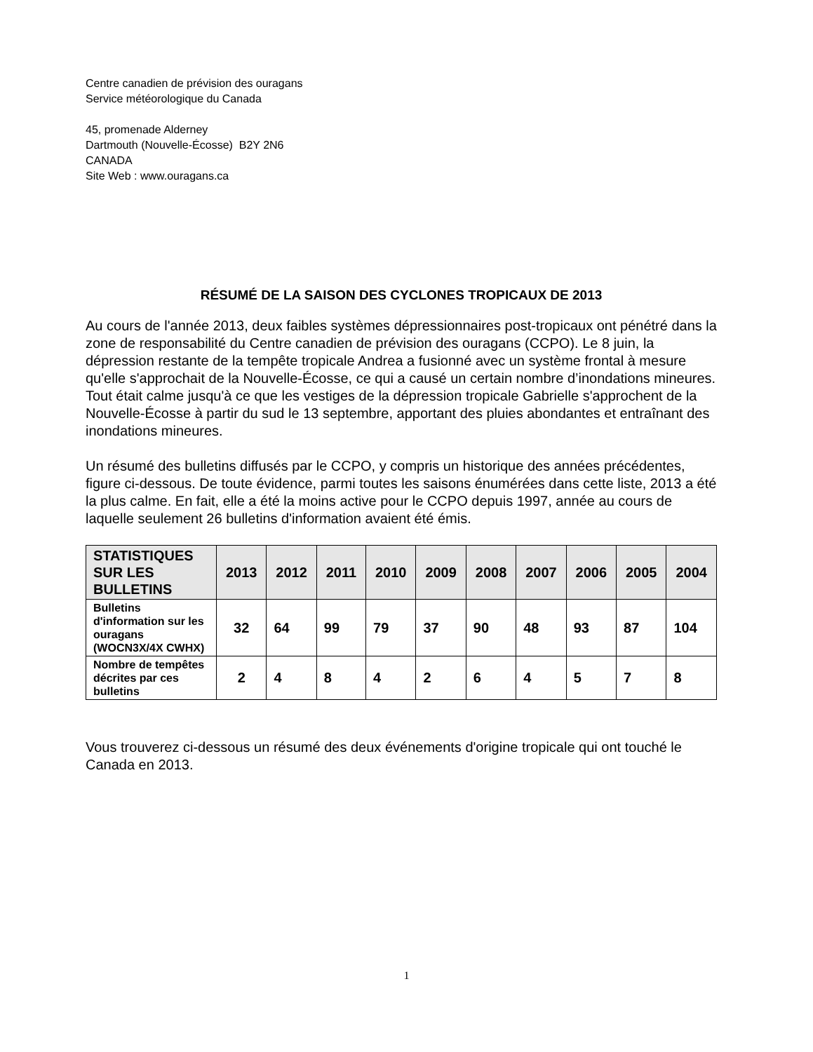Centre canadien de prévision des ouragans
Service météorologique du Canada
45, promenade Alderney
Dartmouth (Nouvelle-Écosse) B2Y 2N6
CANADA
Site Web : www.ouragans.ca
RÉSUMÉ DE LA SAISON DES CYCLONES TROPICAUX DE 2013
Au cours de l'année 2013, deux faibles systèmes dépressionnaires post-tropicaux ont pénétré dans la zone de responsabilité du Centre canadien de prévision des ouragans (CCPO). Le 8 juin, la dépression restante de la tempête tropicale Andrea a fusionné avec un système frontal à mesure qu'elle s'approchait de la Nouvelle-Écosse, ce qui a causé un certain nombre d’inondations mineures. Tout était calme jusqu'à ce que les vestiges de la dépression tropicale Gabrielle s'approchent de la Nouvelle-Écosse à partir du sud le 13 septembre, apportant des pluies abondantes et entraînant des inondations mineures.
Un résumé des bulletins diffusés par le CCPO, y compris un historique des années précédentes, figure ci-dessous. De toute évidence, parmi toutes les saisons énumérées dans cette liste, 2013 a été la plus calme. En fait, elle a été la moins active pour le CCPO depuis 1997, année au cours de laquelle seulement 26 bulletins d'information avaient été émis.
| STATISTIQUES SUR LES BULLETINS | 2013 | 2012 | 2011 | 2010 | 2009 | 2008 | 2007 | 2006 | 2005 | 2004 |
| --- | --- | --- | --- | --- | --- | --- | --- | --- | --- | --- |
| Bulletins d'information sur les ouragans (WOCN3X/4X CWHX) | 32 | 64 | 99 | 79 | 37 | 90 | 48 | 93 | 87 | 104 |
| Nombre de tempêtes décrites par ces bulletins | 2 | 4 | 8 | 4 | 2 | 6 | 4 | 5 | 7 | 8 |
Vous trouverez ci-dessous un résumé des deux événements d'origine tropicale qui ont touché le Canada en 2013.
1